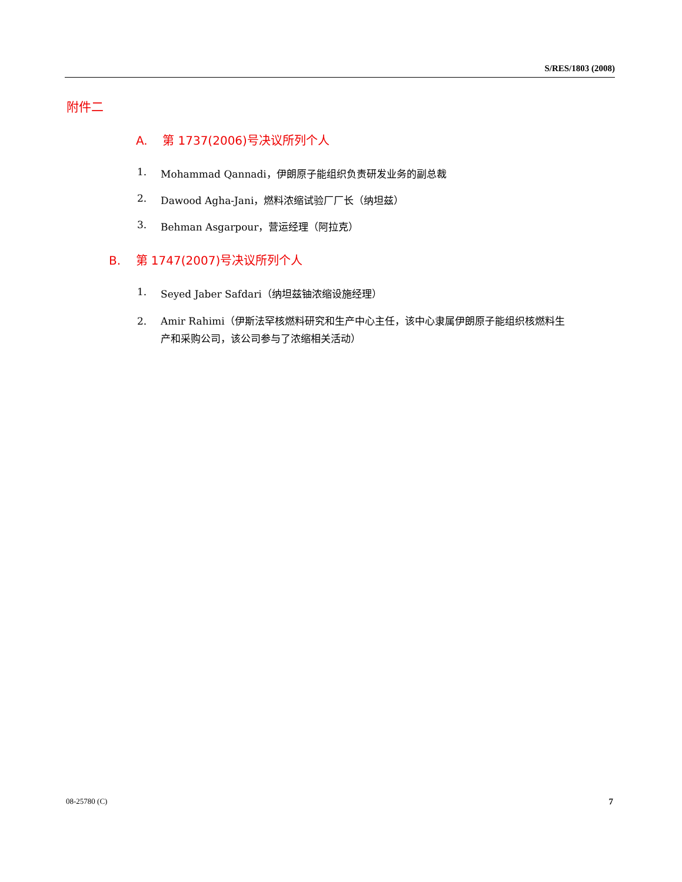S/RES/1803 (2008)
附件二
A. 第 1737(2006)号决议所列个人
1. Mohammad Qannadi，伊朗原子能组织负责研发业务的副总裁
2. Dawood Agha-Jani，燃料浓缩试验厂厂长（纳坦兹）
3. Behman Asgarpour，营运经理（阿拉克）
B. 第 1747(2007)号决议所列个人
1. Seyed Jaber Safdari（纳坦兹铀浓缩设施经理）
2. Amir Rahimi（伊斯法罕核燃料研究和生产中心主任，该中心隶属伊朗原子能组织核燃料生产和采购公司，该公司参与了浓缩相关活动）
08-25780 (C) 7